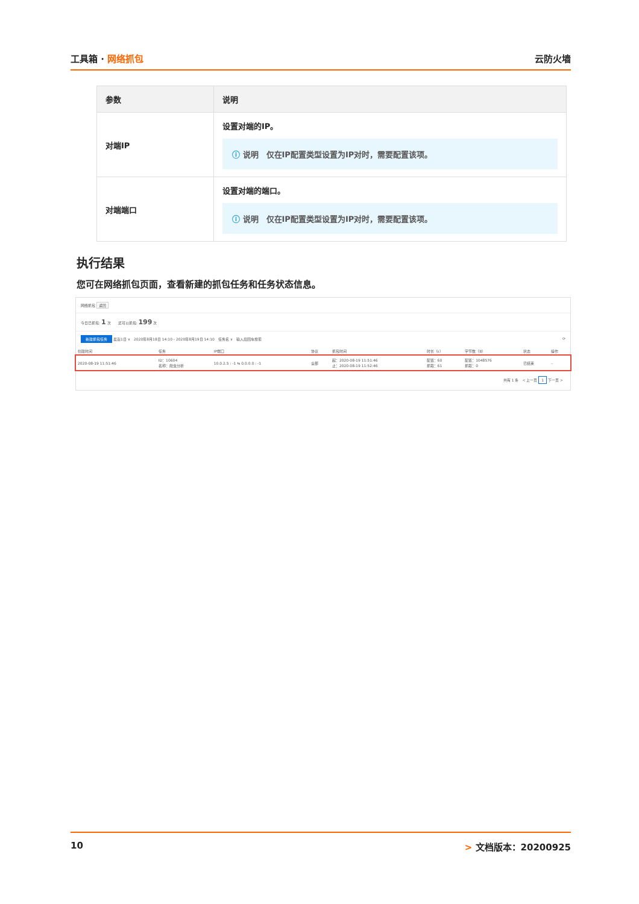工具箱 · 网络抓包 云防火墙
| 参数 | 说明 |
| --- | --- |
| 对端IP | 设置对端的IP。 ⓘ 说明 仅在IP配置类型设置为IP对时，需要配置该项。 |
| 对端端口 | 设置对端的端口。 ⓘ 说明 仅在IP配置类型设置为IP对时，需要配置该项。 |
执行结果
您可在网络抓包页面，查看新建的抓包任务和任务状态信息。
网络抓包 返回
今日已抓包: 1 次　　还可以抓包: 199 次
新建抓包任务 最近1日 ∨　2020年8月18日 14:10 - 2020年8月19日 14:10　任务名 ∨　输入后回车搜索 ⟳
| 创建时间 | 任务 | IP端口 | 协议 | 抓包时间 | 时长（s） | 字节数（B） | 状态 | 操作 |
| --- | --- | --- | --- | --- | --- | --- | --- | --- |
| 2020-08-19 11:51:46 | ID：10604 名称：爬虫分析 | 10.0.2.5 : -1 ⇆ 0.0.0.0 : -1 | 全部 | 起：2020-08-19 11:51:46 止：2020-08-19 11:52:46 | 配置：60 抓取：61 | 配置：1048576 抓取：0 | 已结束 | - |
共有 1 条　< 上一页 1 下一页 >
10 > 文档版本：20200925